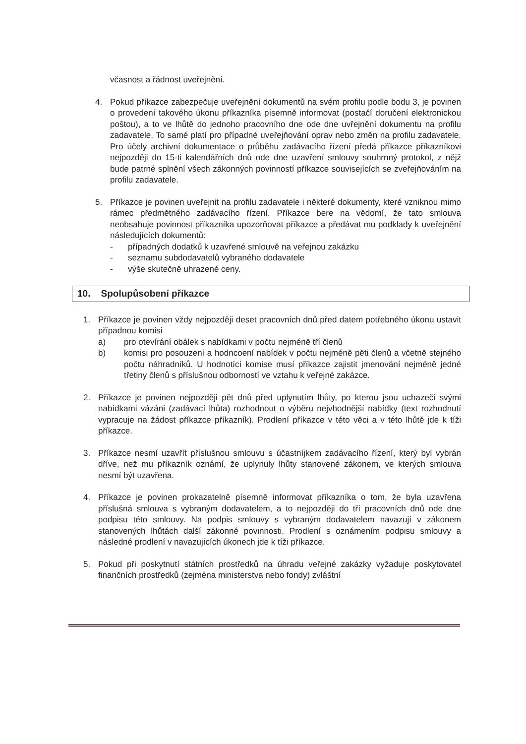včasnost a řádnost uveřejnění.
4. Pokud příkazce zabezpečuje uveřejnění dokumentů na svém profilu podle bodu 3, je povinen o provedení takového úkonu příkazníka písemně informovat (postačí doručení elektronickou poštou), a to ve lhůtě do jednoho pracovního dne ode dne uvřejnění dokumentu na profilu zadavatele. To samé platí pro případné uveřejňování oprav nebo změn na profilu zadavatele. Pro účely archivní dokumentace o průběhu zadávacího řízení předá příkazce příkazníkovi nejpozději do 15-ti kalendářních dnů ode dne uzavření smlouvy souhrnný protokol, z nějž bude patrné splnění všech zákonných povinností příkazce souvisejících se zveřejňováním na profilu zadavatele.
5. Příkazce je povinen uveřejnit na profilu zadavatele i některé dokumenty, které vzniknou mimo rámec předmětného zadávacího řízení. Příkazce bere na vědomí, že tato smlouva neobsahuje povinnost příkazníka upozorňovat příkazce a předávat mu podklady k uveřejnění následujících dokumentů:
- případných dodatků k uzavřené smlouvě na veřejnou zakázku
- seznamu subdodavatelů vybraného dodavatele
- výše skutečně uhrazené ceny.
10. Spolupůsobení příkazce
1. Příkazce je povinen vždy nejpozději deset pracovních dnů před datem potřebného úkonu ustavit případnou komisi
a) pro otevírání obálek s nabídkami v počtu nejméně tří členů
b) komisi pro posouzení a hodncoení nabídek v počtu nejméně pěti členů a včetně stejného počtu náhradníků. U hodnotící komise musí příkazce zajistit jmenování nejméně jedné třetiny členů s příslušnou odborností ve vztahu k veřejné zakázce.
2. Příkazce je povinen nejpozději pět dnů před uplynutím lhůty, po kterou jsou uchazeči svými nabídkami vázáni (zadávací lhůta) rozhodnout o výběru nejvhodnější nabídky (text rozhodnutí vypracuje na žádost příkazce příkazník). Prodlení příkazce v této věci a v této lhůtě jde k tíži příkazce.
3. Příkazce nesmí uzavřít příslušnou smlouvu s účastníjkem zadávacího řízení, který byl vybrán dříve, než mu příkazník oznámí, že uplynuly lhůty stanovené zákonem, ve kterých smlouva nesmí být uzavřena.
4. Příkazce je povinen prokazatelně písemně informovat příkazníka o tom, že byla uzavřena příslušná smlouva s vybraným dodavatelem, a to nejpozději do tří pracovních dnů ode dne podpisu této smlouvy. Na podpis smlouvy s vybraným dodavatelem navazují v zákonem stanovených lhůtách další zákonné povinnosti. Prodlení s oznámením podpisu smlouvy a následné prodlení v navazujících úkonech jde k tíži příkazce.
5. Pokud při poskytnutí státních prostředků na úhradu veřejné zakázky vyžaduje poskytovatel finančních prostředků (zejména ministerstva nebo fondy) zvláštní